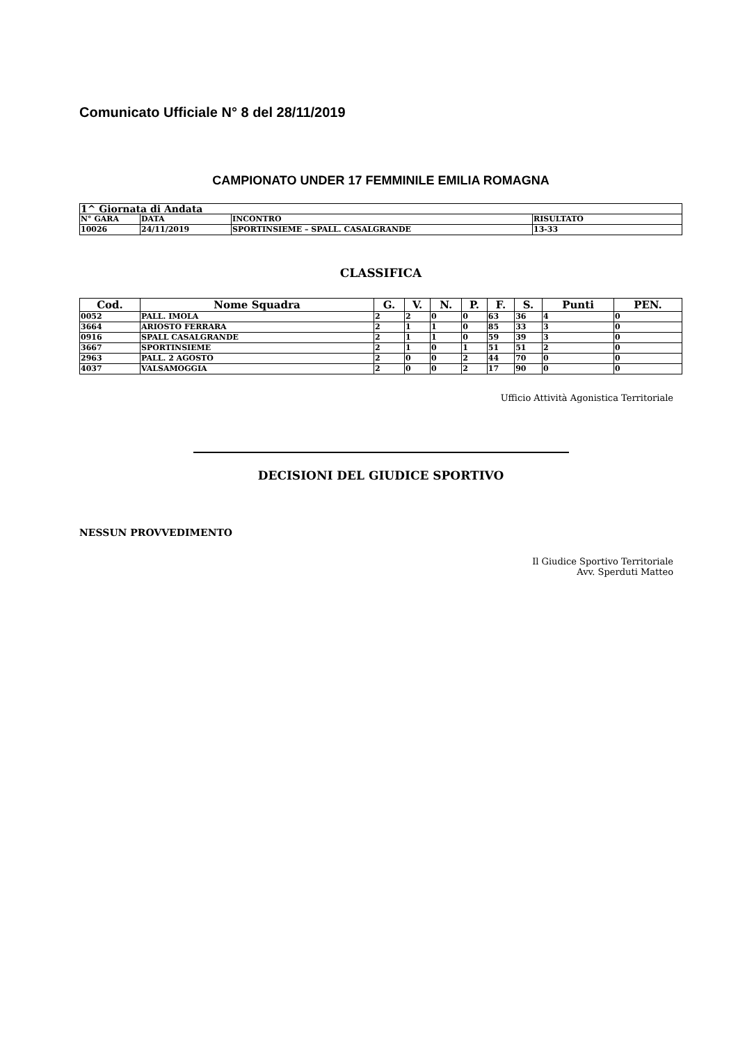Comunicato Ufficiale N° 8 del 28/11/2019
CAMPIONATO UNDER 17 FEMMINILE EMILIA ROMAGNA
| 1^ Giornata di Andata | | | |
| --- | --- | --- | --- |
| N° GARA | DATA | INCONTRO | RISULTATO |
| 10026 | 24/11/2019 | SPORTINSIEME – SPALL. CASALGRANDE | 13-33 |
CLASSIFICA
| Cod. | Nome Squadra | G. | V. | N. | P. | F. | S. | Punti | PEN. |
| --- | --- | --- | --- | --- | --- | --- | --- | --- | --- |
| 0052 | PALL. IMOLA | 2 | 2 | 0 | 0 | 63 | 36 | 4 | 0 |
| 3664 | ARIOSTO FERRARA | 2 | 1 | 1 | 0 | 85 | 33 | 3 | 0 |
| 0916 | SPALL CASALGRANDE | 2 | 1 | 1 | 0 | 59 | 39 | 3 | 0 |
| 3667 | SPORTINSIEME | 2 | 1 | 0 | 1 | 51 | 51 | 2 | 0 |
| 2963 | PALL. 2 AGOSTO | 2 | 0 | 0 | 2 | 44 | 70 | 0 | 0 |
| 4037 | VALSAMOGGIA | 2 | 0 | 0 | 2 | 17 | 90 | 0 | 0 |
Ufficio Attività Agonistica Territoriale
DECISIONI DEL GIUDICE SPORTIVO
NESSUN PROVVEDIMENTO
Il Giudice Sportivo Territoriale
Avv. Sperduti Matteo